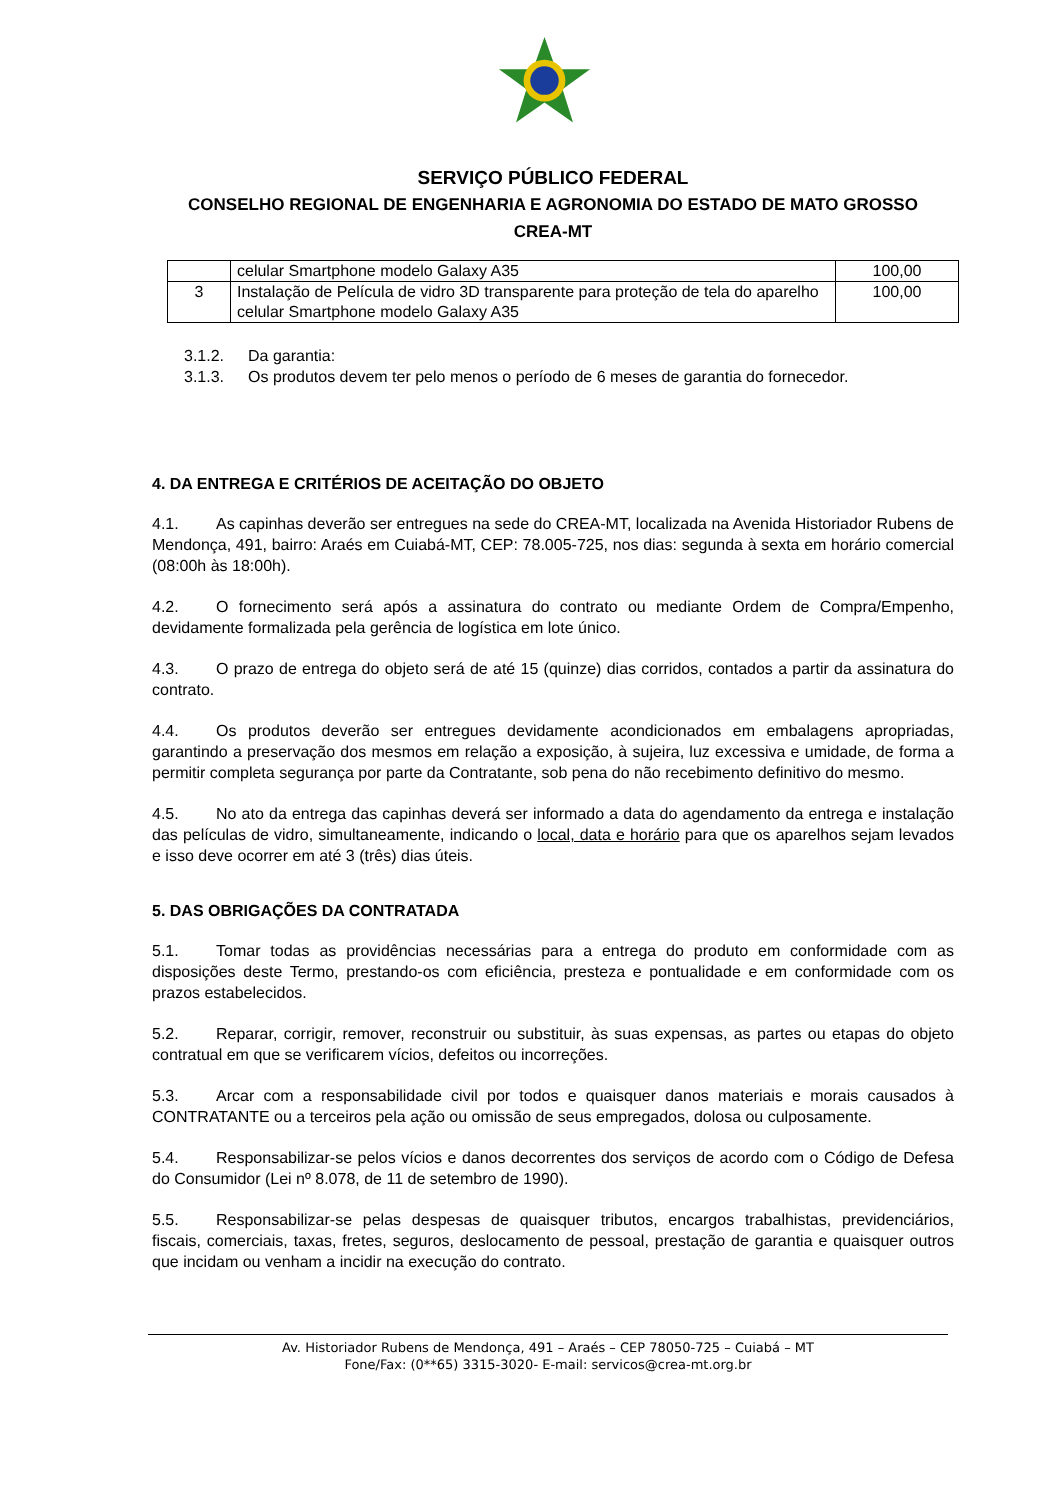SERVIÇO PÚBLICO FEDERAL
CONSELHO REGIONAL DE ENGENHARIA E AGRONOMIA DO ESTADO DE MATO GROSSO
CREA-MT
| | celular Smartphone modelo Galaxy A35 | 100,00 |
| 3 | Instalação de Película de vidro 3D transparente para proteção de tela do aparelho celular Smartphone modelo Galaxy A35 | 100,00 |
3.1.2. Da garantia:
3.1.3. Os produtos devem ter pelo menos o período de 6 meses de garantia do fornecedor.
4. DA ENTREGA E CRITÉRIOS DE ACEITAÇÃO DO OBJETO
4.1. As capinhas deverão ser entregues na sede do CREA-MT, localizada na Avenida Historiador Rubens de Mendonça, 491, bairro: Araés em Cuiabá-MT, CEP: 78.005-725, nos dias: segunda à sexta em horário comercial (08:00h às 18:00h).
4.2. O fornecimento será após a assinatura do contrato ou mediante Ordem de Compra/Empenho, devidamente formalizada pela gerência de logística em lote único.
4.3. O prazo de entrega do objeto será de até 15 (quinze) dias corridos, contados a partir da assinatura do contrato.
4.4. Os produtos deverão ser entregues devidamente acondicionados em embalagens apropriadas, garantindo a preservação dos mesmos em relação a exposição, à sujeira, luz excessiva e umidade, de forma a permitir completa segurança por parte da Contratante, sob pena do não recebimento definitivo do mesmo.
4.5. No ato da entrega das capinhas deverá ser informado a data do agendamento da entrega e instalação das películas de vidro, simultaneamente, indicando o local, data e horário para que os aparelhos sejam levados e isso deve ocorrer em até 3 (três) dias úteis.
5. DAS OBRIGAÇÕES DA CONTRATADA
5.1. Tomar todas as providências necessárias para a entrega do produto em conformidade com as disposições deste Termo, prestando-os com eficiência, presteza e pontualidade e em conformidade com os prazos estabelecidos.
5.2. Reparar, corrigir, remover, reconstruir ou substituir, às suas expensas, as partes ou etapas do objeto contratual em que se verificarem vícios, defeitos ou incorreções.
5.3. Arcar com a responsabilidade civil por todos e quaisquer danos materiais e morais causados à CONTRATANTE ou a terceiros pela ação ou omissão de seus empregados, dolosa ou culposamente.
5.4. Responsabilizar-se pelos vícios e danos decorrentes dos serviços de acordo com o Código de Defesa do Consumidor (Lei nº 8.078, de 11 de setembro de 1990).
5.5. Responsabilizar-se pelas despesas de quaisquer tributos, encargos trabalhistas, previdenciários, fiscais, comerciais, taxas, fretes, seguros, deslocamento de pessoal, prestação de garantia e quaisquer outros que incidam ou venham a incidir na execução do contrato.
Av. Historiador Rubens de Mendonça, 491 – Araés – CEP 78050-725 – Cuiabá – MT
Fone/Fax: (0**65) 3315-3020- E-mail: servicos@crea-mt.org.br